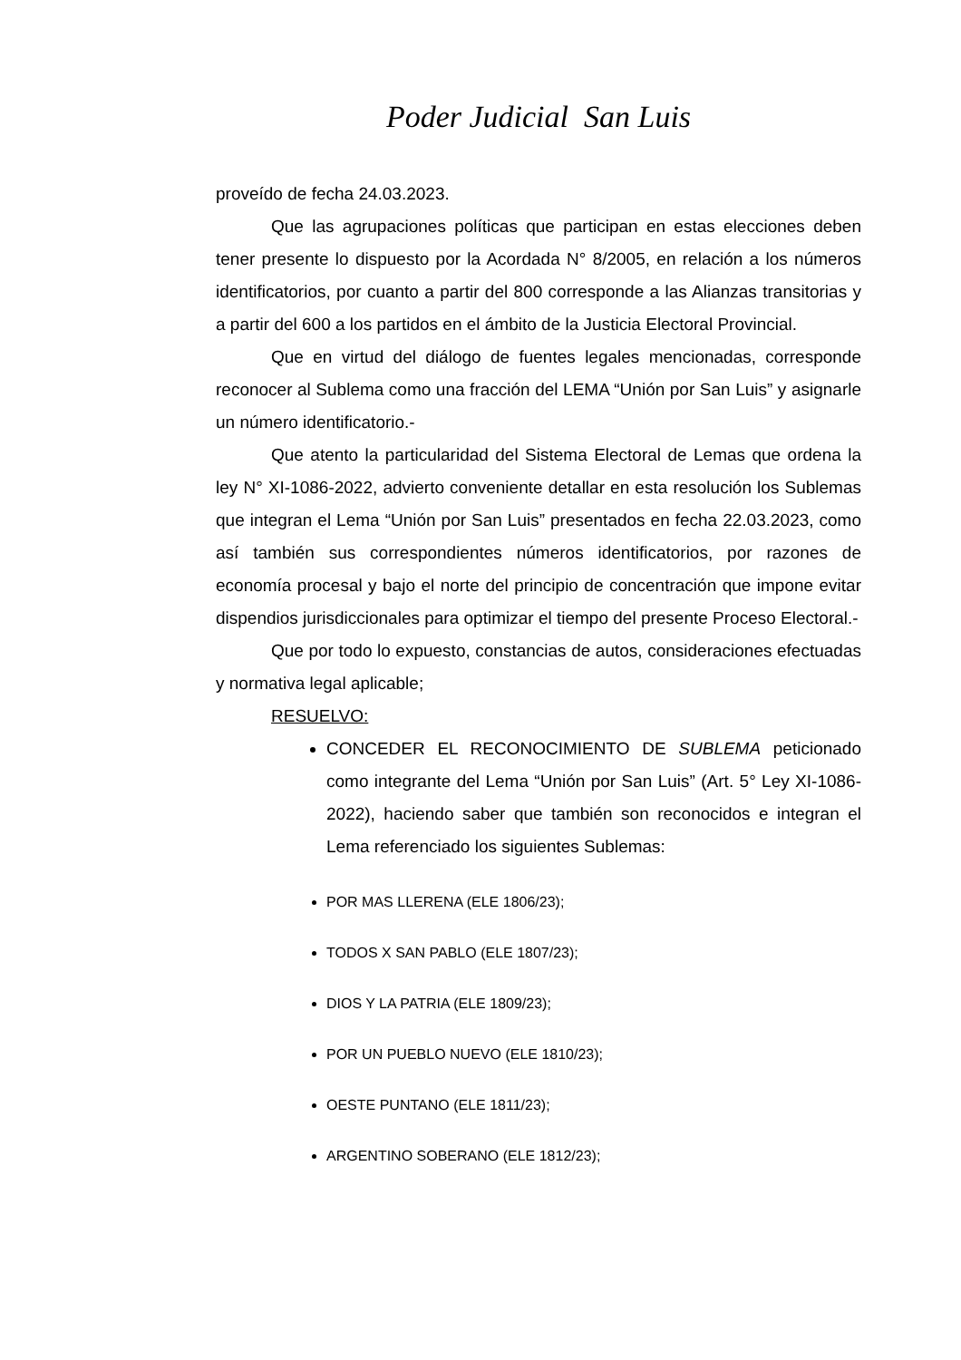Poder Judicial San Luis
proveído de fecha 24.03.2023.
Que las agrupaciones políticas que participan en estas elecciones deben tener presente lo dispuesto por la Acordada N° 8/2005, en relación a los números identificatorios, por cuanto a partir del 800 corresponde a las Alianzas transitorias y a partir del 600 a los partidos en el ámbito de la Justicia Electoral Provincial.
Que en virtud del diálogo de fuentes legales mencionadas, corresponde reconocer al Sublema como una fracción del LEMA “Unión por San Luis” y asignarle un número identificatorio.-
Que atento la particularidad del Sistema Electoral de Lemas que ordena la ley N° XI-1086-2022, advierto conveniente detallar en esta resolución los Sublemas que integran el Lema “Unión por San Luis” presentados en fecha 22.03.2023, como así también sus correspondientes números identificatorios, por razones de economía procesal y bajo el norte del principio de concentración que impone evitar dispendios jurisdiccionales para optimizar el tiempo del presente Proceso Electoral.-
Que por todo lo expuesto, constancias de autos, consideraciones efectuadas y normativa legal aplicable;
RESUELVO:
CONCEDER EL RECONOCIMIENTO DE SUBLEMA peticionado como integrante del Lema “Unión por San Luis” (Art. 5° Ley XI-1086-2022), haciendo saber que también son reconocidos e integran el Lema referenciado los siguientes Sublemas:
POR MAS LLERENA (ELE 1806/23);
TODOS X SAN PABLO (ELE 1807/23);
DIOS Y LA PATRIA (ELE 1809/23);
POR UN PUEBLO NUEVO (ELE 1810/23);
OESTE PUNTANO (ELE 1811/23);
ARGENTINO SOBERANO (ELE 1812/23);